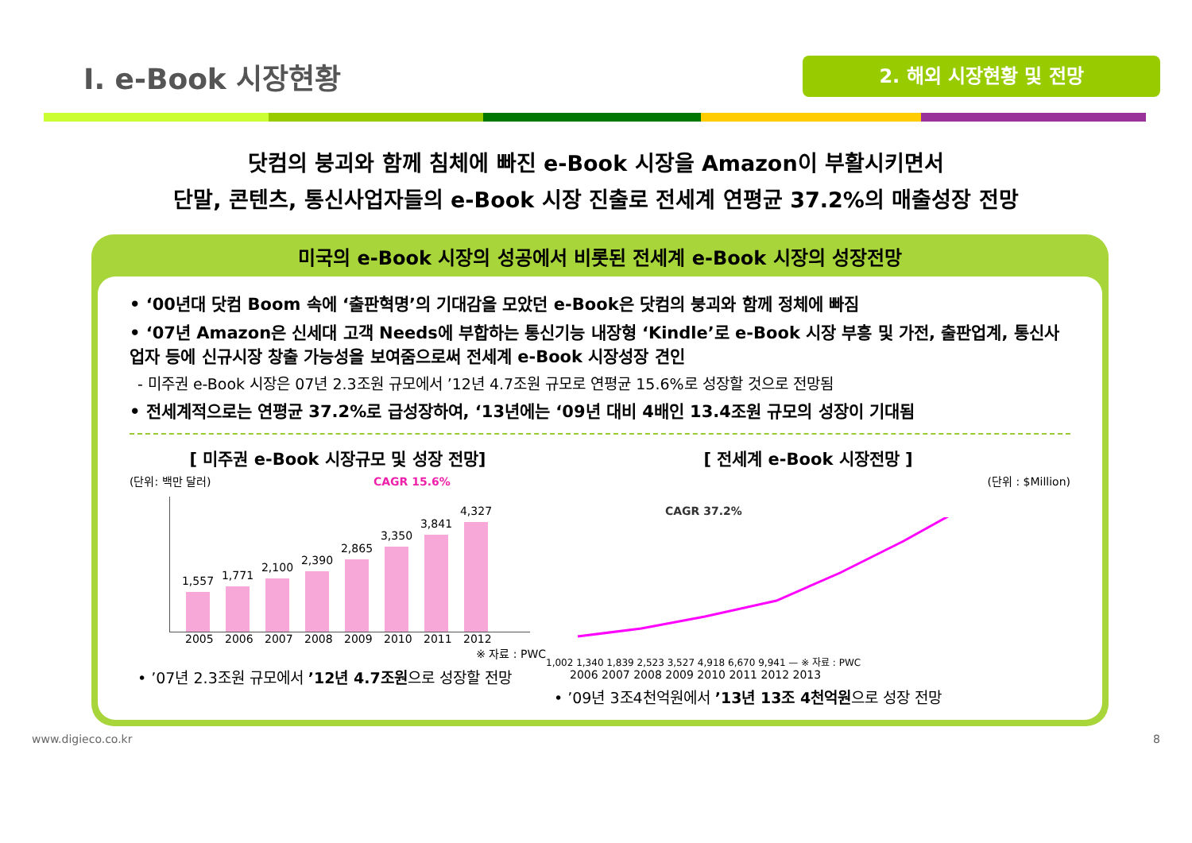I. e-Book 시장현황
2. 해외 시장현황 및 전망
닷컴의 붕괴와 함께 침체에 빠진 e-Book 시장을 Amazon이 부활시키면서
단말, 콘텐츠, 통신사업자들의 e-Book 시장 진출로 전세계 연평균 37.2%의 매출성장 전망
미국의 e-Book 시장의 성공에서 비롯된 전세계 e-Book 시장의 성장전망
• ‘00년대 닷컴 Boom 속에 ‘출판혁명’의 기대감을 모았던 e-Book은 닷컴의 붕괴와 함께 정체에 빠짐
• ‘07년 Amazon은 신세대 고객 Needs에 부합하는 통신기능 내장형 ‘Kindle’로 e-Book 시장 부흥 및 가전, 출판업계, 통신사업자 등에 신규시장 창출 가능성을 보여줌으로써 전세계 e-Book 시장성장 견인
- 미주권 e-Book 시장은 07년 2.3조원 규모에서 ’12년 4.7조원 규모로 연평균 15.6%로 성장할 것으로 전망됨
• 전세계적으로는 연평균 37.2%로 급성장하여, ‘13년에는 ‘09년 대비 4배인 13.4조원 규모의 성장이 기대됨
[ 미주권 e-Book 시장규모 및 성장 전망]
(단위: 백만 달러) CAGR 15.6%
1,557
1,771
2,100
2,390
2,865
3,350
3,841
4,327
2005 2006 2007 2008 2009 2010 2011 2012
※ 자료 : PWC
• ’07년 2.3조원 규모에서 ’12년 4.7조원으로 성장할 전망
[ 전세계 e-Book 시장전망 ]
(단위 : $Million)
CAGR 37.2%
1,002 1,340 1,839 2,523 3,527 4,918 6,670 9,941 — ※ 자료 : PWC
2006 2007 2008 2009 2010 2011 2012 2013
• ’09년 3조4천억원에서 ’13년 13조 4천억원으로 성장 전망
www.digieco.co.kr 8